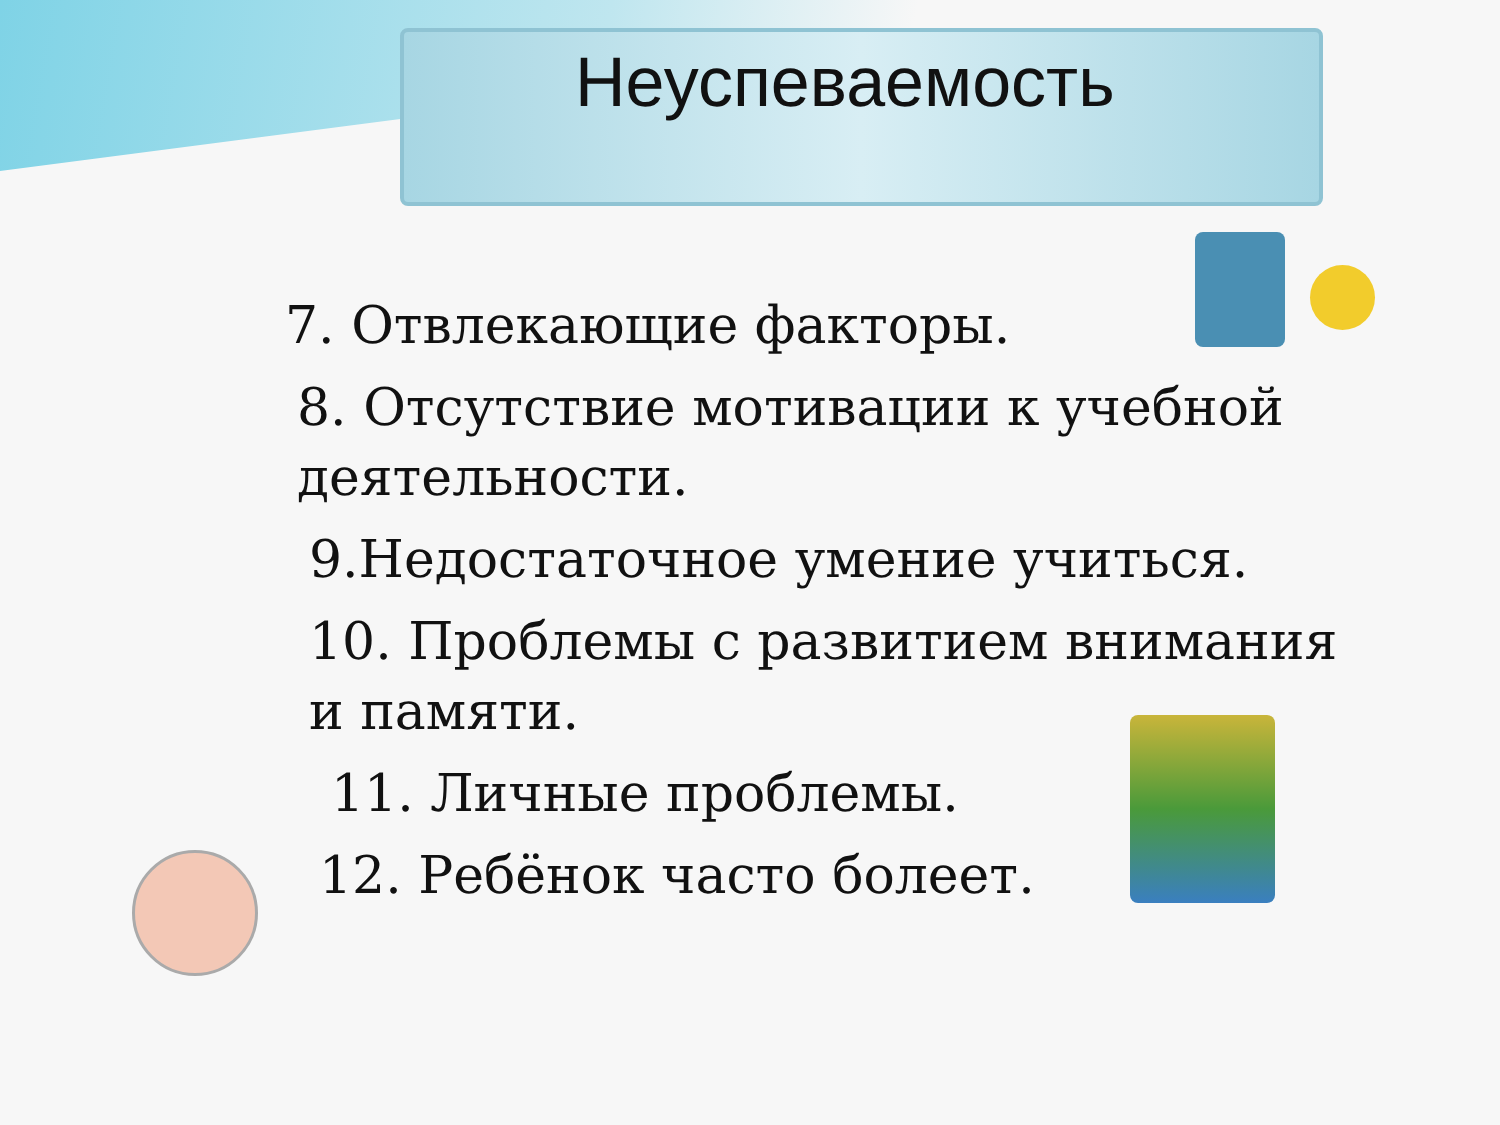Неуспеваемость
7. Отвлекающие факторы.
8. Отсутствие мотивации к учебной деятельности.
9.Недостаточное умение учиться.
10. Проблемы с развитием внимания и памяти.
11. Личные проблемы.
12. Ребёнок часто болеет.